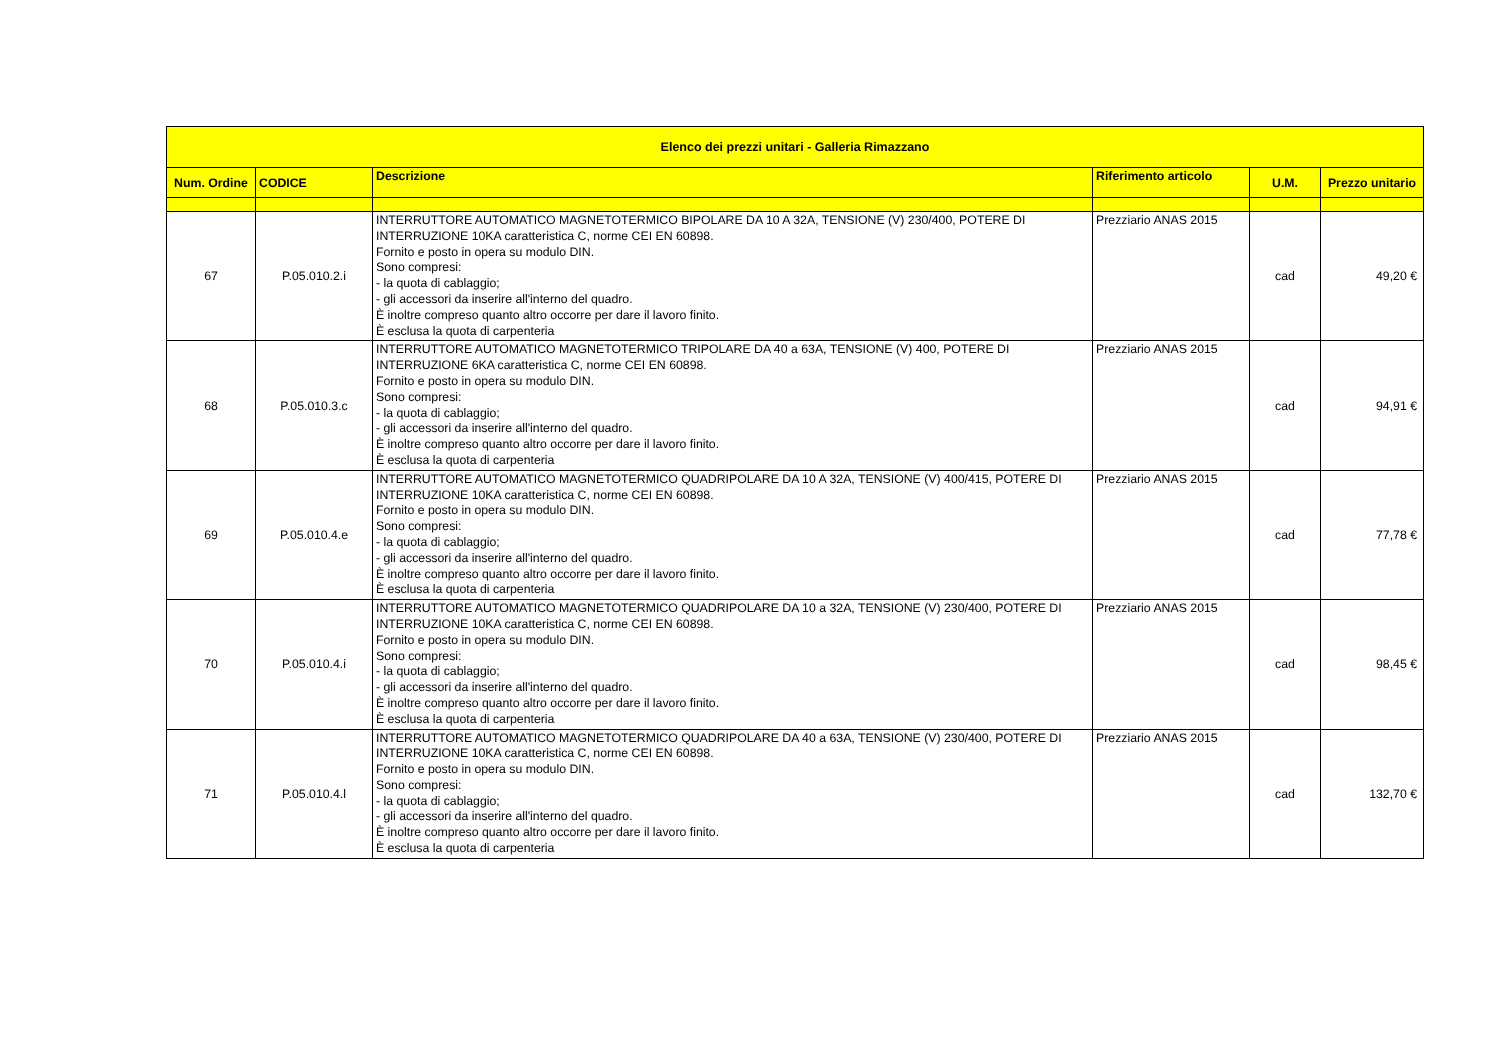| Elenco dei prezzi unitari - Galleria Rimazzano | | | | | |
| --- | --- | --- | --- | --- | --- |
| Num. Ordine | CODICE | Descrizione | Riferimento articolo | U.M. | Prezzo unitario |
| 67 | P.05.010.2.i | INTERRUTTORE AUTOMATICO MAGNETOTERMICO BIPOLARE DA 10 A 32A, TENSIONE (V) 230/400, POTERE DI INTERRUZIONE 10KA caratteristica C, norme CEI EN 60898. Fornito e posto in opera su modulo DIN. Sono compresi: - la quota di cablaggio; - gli accessori da inserire all'interno del quadro. È inoltre compreso quanto altro occorre per dare il lavoro finito. È esclusa la quota di carpenteria | Prezziario ANAS 2015 | cad | 49,20 € |
| 68 | P.05.010.3.c | INTERRUTTORE AUTOMATICO MAGNETOTERMICO TRIPOLARE DA 40 a 63A, TENSIONE (V) 400, POTERE DI INTERRUZIONE 6KA caratteristica C, norme CEI EN 60898. Fornito e posto in opera su modulo DIN. Sono compresi: - la quota di cablaggio; - gli accessori da inserire all'interno del quadro. È inoltre compreso quanto altro occorre per dare il lavoro finito. È esclusa la quota di carpenteria | Prezziario ANAS 2015 | cad | 94,91 € |
| 69 | P.05.010.4.e | INTERRUTTORE AUTOMATICO MAGNETOTERMICO QUADRIPOLARE DA 10 A 32A, TENSIONE (V) 400/415, POTERE DI INTERRUZIONE 10KA caratteristica C, norme CEI EN 60898. Fornito e posto in opera su modulo DIN. Sono compresi: - la quota di cablaggio; - gli accessori da inserire all'interno del quadro. È inoltre compreso quanto altro occorre per dare il lavoro finito. È esclusa la quota di carpenteria | Prezziario ANAS 2015 | cad | 77,78 € |
| 70 | P.05.010.4.i | INTERRUTTORE AUTOMATICO MAGNETOTERMICO QUADRIPOLARE DA 10 a 32A, TENSIONE (V) 230/400, POTERE DI INTERRUZIONE 10KA caratteristica C, norme CEI EN 60898. Fornito e posto in opera su modulo DIN. Sono compresi: - la quota di cablaggio; - gli accessori da inserire all'interno del quadro. È inoltre compreso quanto altro occorre per dare il lavoro finito. È esclusa la quota di carpenteria | Prezziario ANAS 2015 | cad | 98,45 € |
| 71 | P.05.010.4.l | INTERRUTTORE AUTOMATICO MAGNETOTERMICO QUADRIPOLARE DA 40 a 63A, TENSIONE (V) 230/400, POTERE DI INTERRUZIONE 10KA caratteristica C, norme CEI EN 60898. Fornito e posto in opera su modulo DIN. Sono compresi: - la quota di cablaggio; - gli accessori da inserire all'interno del quadro. È inoltre compreso quanto altro occorre per dare il lavoro finito. È esclusa la quota di carpenteria | Prezziario ANAS 2015 | cad | 132,70 € |